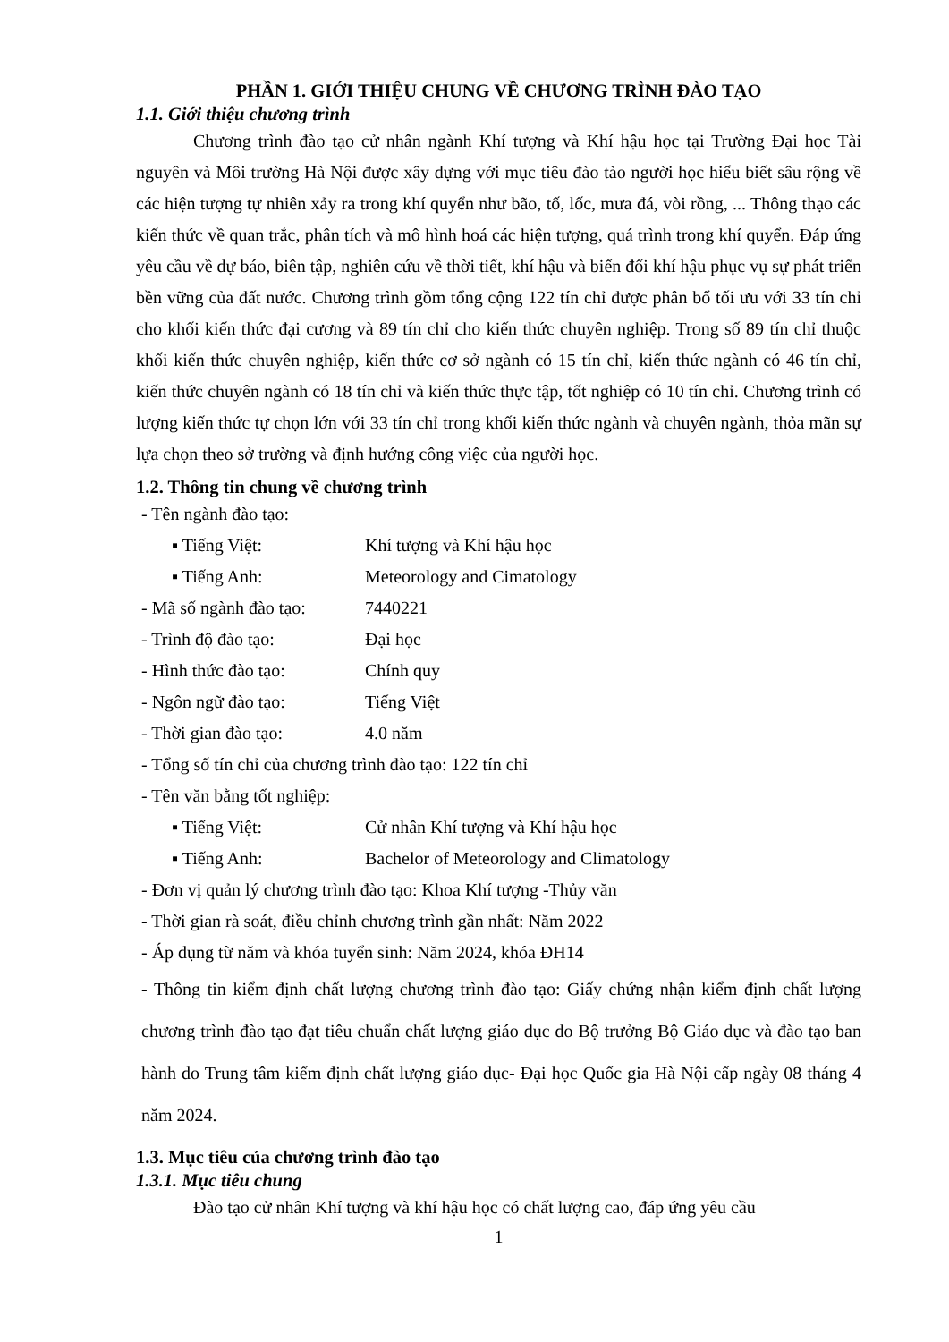PHẦN 1. GIỚI THIỆU CHUNG VỀ CHƯƠNG TRÌNH ĐÀO TẠO
1.1. Giới thiệu chương trình
Chương trình đào tạo cử nhân ngành Khí tượng và Khí hậu học tại Trường Đại học Tài nguyên và Môi trường Hà Nội được xây dựng với mục tiêu đào tào người học hiểu biết sâu rộng về các hiện tượng tự nhiên xảy ra trong khí quyển như bão, tố, lốc, mưa đá, vòi rồng, ... Thông thạo các kiến thức về quan trắc, phân tích và mô hình hoá các hiện tượng, quá trình trong khí quyển. Đáp ứng yêu cầu về dự báo, biên tập, nghiên cứu về thời tiết, khí hậu và biến đổi khí hậu phục vụ sự phát triển bền vững của đất nước. Chương trình gồm tổng cộng 122 tín chỉ được phân bổ tối ưu với 33 tín chỉ cho khối kiến thức đại cương và 89 tín chỉ cho kiến thức chuyên nghiệp. Trong số 89 tín chỉ thuộc khối kiến thức chuyên nghiệp, kiến thức cơ sở ngành có 15 tín chỉ, kiến thức ngành có 46 tín chỉ, kiến thức chuyên ngành có 18 tín chỉ và kiến thức thực tập, tốt nghiệp có 10 tín chỉ. Chương trình có lượng kiến thức tự chọn lớn với 33 tín chỉ trong khối kiến thức ngành và chuyên ngành, thỏa mãn sự lựa chọn theo sở trường và định hướng công việc của người học.
1.2. Thông tin chung về chương trình
- Tên ngành đào tạo:
▪ Tiếng Việt: Khí tượng và Khí hậu học
▪ Tiếng Anh: Meteorology and Cimatology
- Mã số ngành đào tạo: 7440221
- Trình độ đào tạo: Đại học
- Hình thức đào tạo: Chính quy
- Ngôn ngữ đào tạo: Tiếng Việt
- Thời gian đào tạo: 4.0 năm
- Tổng số tín chỉ của chương trình đào tạo: 122 tín chỉ
- Tên văn bằng tốt nghiệp:
▪ Tiếng Việt: Cử nhân Khí tượng và Khí hậu học
▪ Tiếng Anh: Bachelor of Meteorology and Climatology
- Đơn vị quản lý chương trình đào tạo: Khoa Khí tượng -Thủy văn
- Thời gian rà soát, điều chỉnh chương trình gần nhất: Năm 2022
- Áp dụng từ năm và khóa tuyển sinh: Năm 2024, khóa ĐH14
- Thông tin kiểm định chất lượng chương trình đào tạo: Giấy chứng nhận kiểm định chất lượng chương trình đào tạo đạt tiêu chuẩn chất lượng giáo dục do Bộ trưởng Bộ Giáo dục và đào tạo ban hành do Trung tâm kiểm định chất lượng giáo dục- Đại học Quốc gia Hà Nội cấp ngày 08 tháng 4 năm 2024.
1.3. Mục tiêu của chương trình đào tạo
1.3.1. Mục tiêu chung
Đào tạo cử nhân Khí tượng và khí hậu học có chất lượng cao, đáp ứng yêu cầu
1